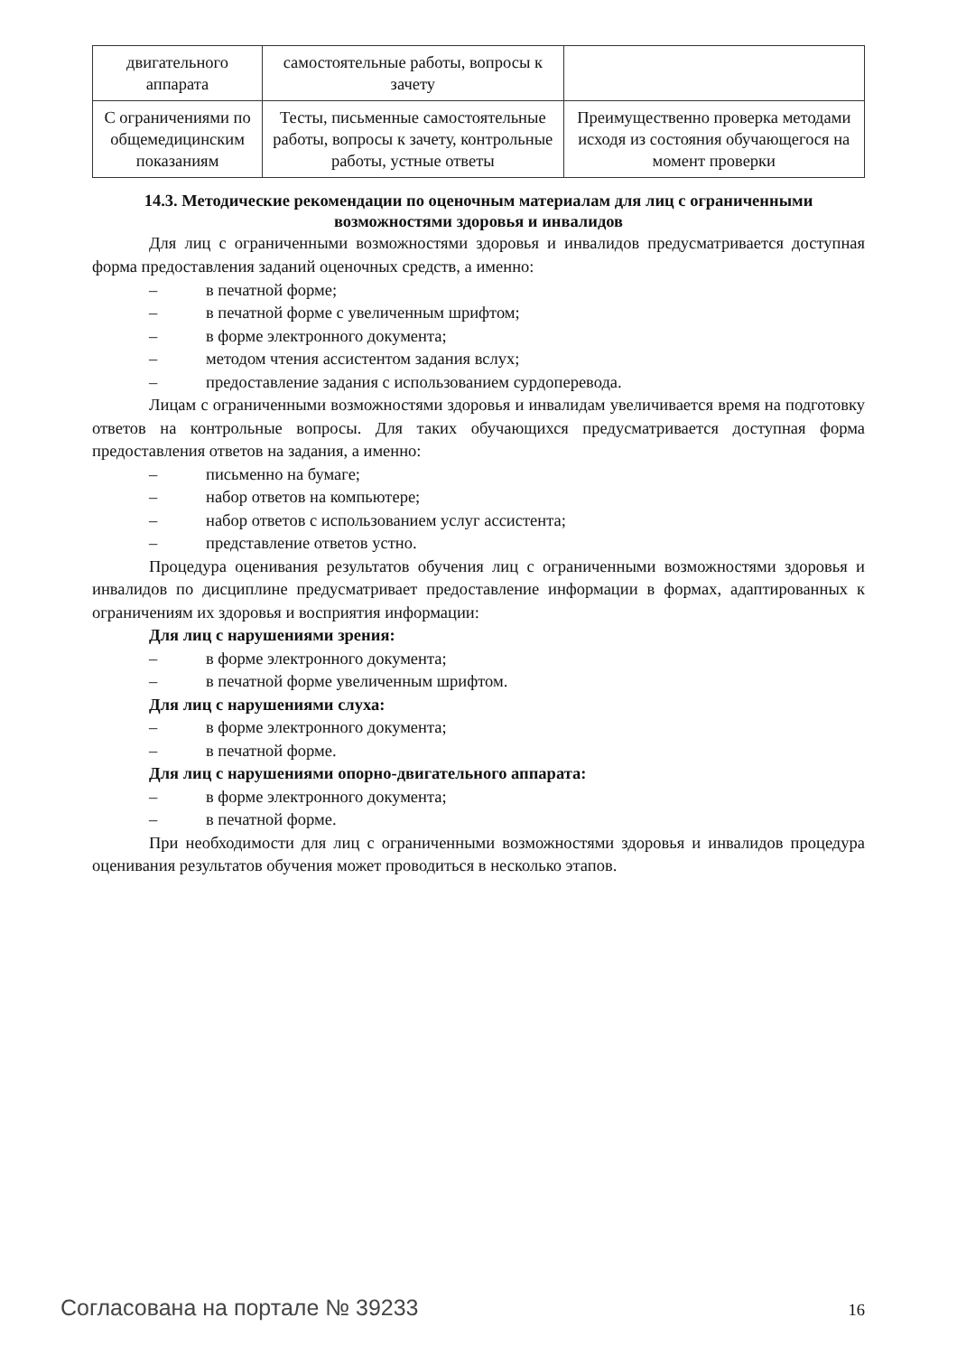| двигательного аппарата | самостоятельные работы, вопросы к зачету | |
| С ограничениями по общемедицинским показаниям | Тесты, письменные самостоятельные работы, вопросы к зачету, контрольные работы, устные ответы | Преимущественно проверка методами исходя из состояния обучающегося на момент проверки |
14.3. Методические рекомендации по оценочным материалам для лиц с ограниченными возможностями здоровья и инвалидов
Для лиц с ограниченными возможностями здоровья и инвалидов предусматривается доступная форма предоставления заданий оценочных средств, а именно:
– в печатной форме;
– в печатной форме с увеличенным шрифтом;
– в форме электронного документа;
– методом чтения ассистентом задания вслух;
– предоставление задания с использованием сурдоперевода.
Лицам с ограниченными возможностями здоровья и инвалидам увеличивается время на подготовку ответов на контрольные вопросы. Для таких обучающихся предусматривается доступная форма предоставления ответов на задания, а именно:
– письменно на бумаге;
– набор ответов на компьютере;
– набор ответов с использованием услуг ассистента;
– представление ответов устно.
Процедура оценивания результатов обучения лиц с ограниченными возможностями здоровья и инвалидов по дисциплине предусматривает предоставление информации в формах, адаптированных к ограничениям их здоровья и восприятия информации:
Для лиц с нарушениями зрения:
– в форме электронного документа;
– в печатной форме увеличенным шрифтом.
Для лиц с нарушениями слуха:
– в форме электронного документа;
– в печатной форме.
Для лиц с нарушениями опорно-двигательного аппарата:
– в форме электронного документа;
– в печатной форме.
При необходимости для лиц с ограниченными возможностями здоровья и инвалидов процедура оценивания результатов обучения может проводиться в несколько этапов.
Согласована на портале № 39233 16